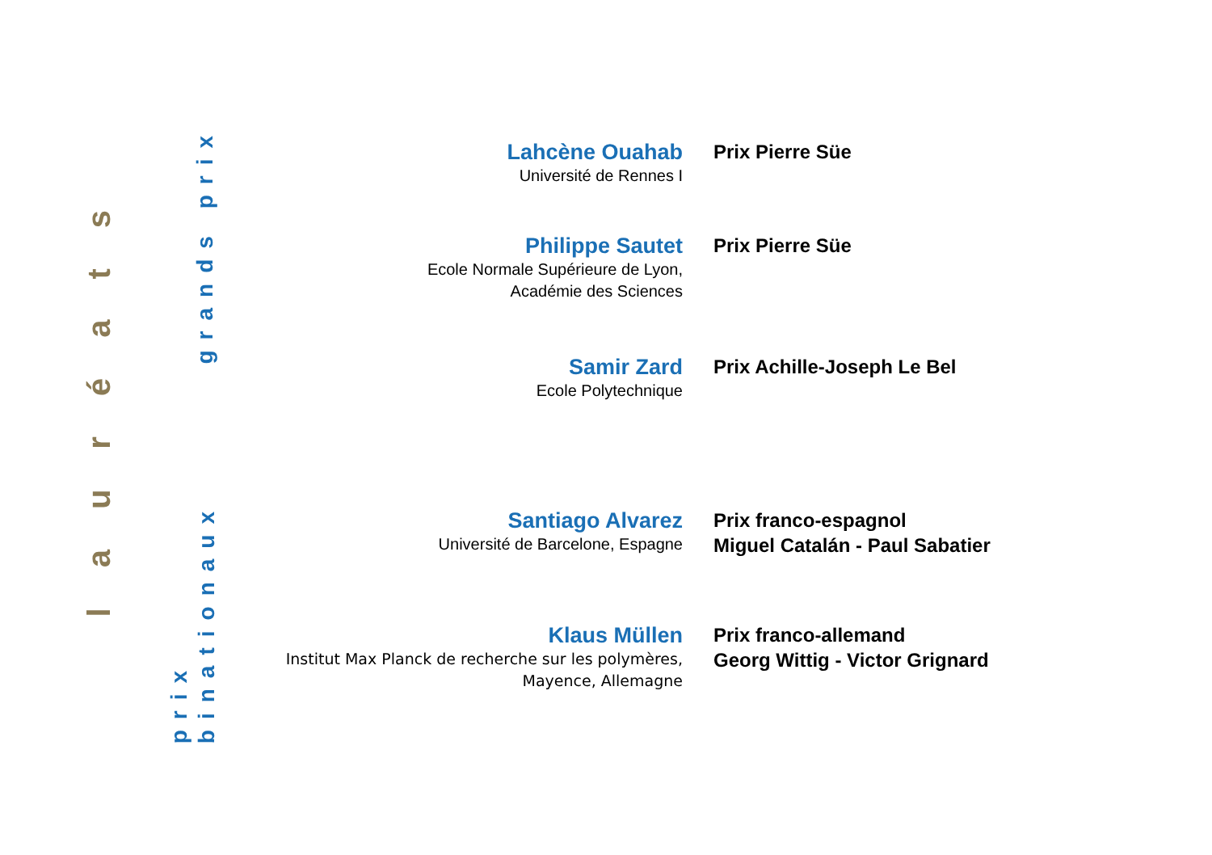lauréats
grands prix
prix
binationaux
Lahcène Ouahab
Université de Rennes I
Prix Pierre Süe
Philippe Sautet
Ecole Normale Supérieure de Lyon,
Académie des Sciences
Prix Pierre Süe
Samir Zard
Ecole Polytechnique
Prix Achille-Joseph Le Bel
Santiago Alvarez
Université de Barcelone, Espagne
Prix franco-espagnol
Miguel Catalán - Paul Sabatier
Klaus Müllen
Institut Max Planck de recherche sur les polymères,
Mayence, Allemagne
Prix franco-allemand
Georg Wittig - Victor Grignard